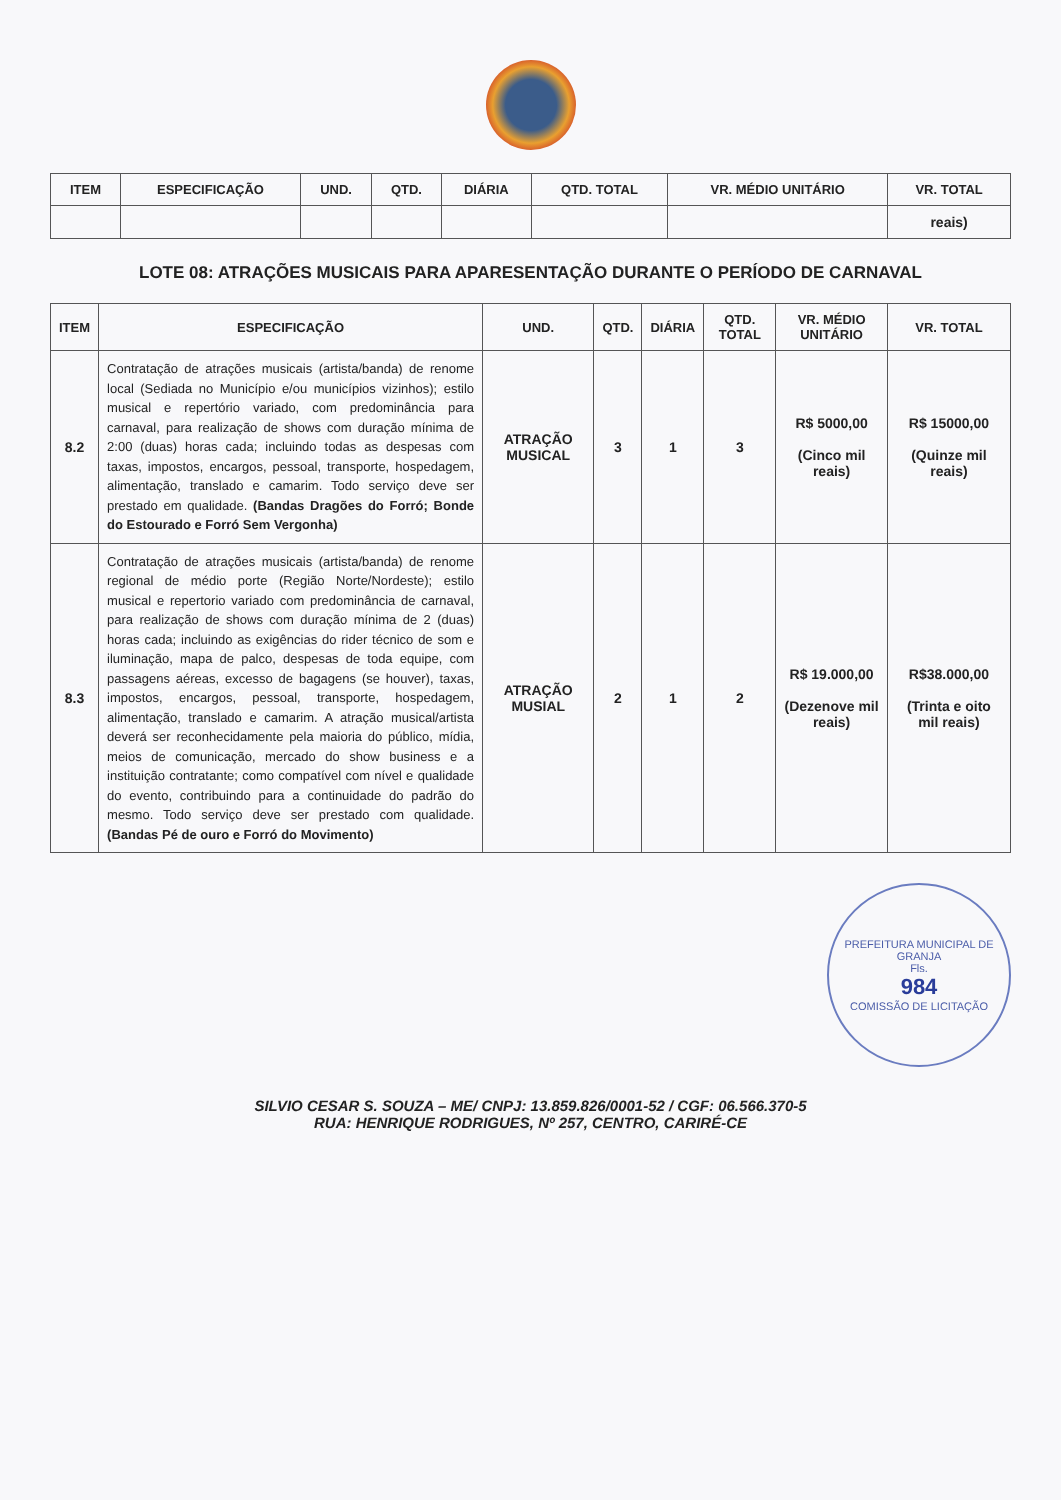| ITEM | ESPECIFICAÇÃO | UND. | QTD. | DIÁRIA | QTD. TOTAL | VR. MÉDIO UNITÁRIO | VR. TOTAL |
| --- | --- | --- | --- | --- | --- | --- | --- |
| | | | | | | | reais) |
LOTE 08: ATRAÇÕES MUSICAIS PARA APARESENTAÇÃO DURANTE O PERÍODO DE CARNAVAL
| ITEM | ESPECIFICAÇÃO | UND. | QTD. | DIÁRIA | QTD. TOTAL | VR. MÉDIO UNITÁRIO | VR. TOTAL |
| --- | --- | --- | --- | --- | --- | --- | --- |
| 8.2 | Contratação de atrações musicais (artista/banda) de renome local (Sediada no Município e/ou municípios vizinhos); estilo musical e repertório variado, com predominância para carnaval, para realização de shows com duração mínima de 2:00 (duas) horas cada; incluindo todas as despesas com taxas, impostos, encargos, pessoal, transporte, hospedagem, alimentação, translado e camarim. Todo serviço deve ser prestado em qualidade. (Bandas Dragões do Forró; Bonde do Estourado e Forró Sem Vergonha) | ATRAÇÃO MUSICAL | 3 | 1 | 3 | R$ 5000,00 (Cinco mil reais) | R$ 15000,00 (Quinze mil reais) |
| 8.3 | Contratação de atrações musicais (artista/banda) de renome regional de médio porte (Região Norte/Nordeste); estilo musical e repertorio variado com predominância de carnaval, para realização de shows com duração mínima de 2 (duas) horas cada; incluindo as exigências do rider técnico de som e iluminação, mapa de palco, despesas de toda equipe, com passagens aéreas, excesso de bagagens (se houver), taxas, impostos, encargos, pessoal, transporte, hospedagem, alimentação, translado e camarim. A atração musical/artista deverá ser reconhecidamente pela maioria do público, mídia, meios de comunicação, mercado do show business e a instituição contratante; como compatível com nível e qualidade do evento, contribuindo para a continuidade do padrão do mesmo. Todo serviço deve ser prestado com qualidade. (Bandas Pé de ouro e Forró do Movimento) | ATRAÇÃO MUSIAL | 2 | 1 | 2 | R$ 19.000,00 (Dezenove mil reais) | R$38.000,00 (Trinta e oito mil reais) |
PREFEITURA MUNICIPAL DE GRANJA
Fls.
984
COMISSÃO DE LICITAÇÃO
SILVIO CESAR S. SOUZA – ME/ CNPJ: 13.859.826/0001-52 / CGF: 06.566.370-5
RUA: HENRIQUE RODRIGUES, Nº 257, CENTRO, CARIRÉ-CE